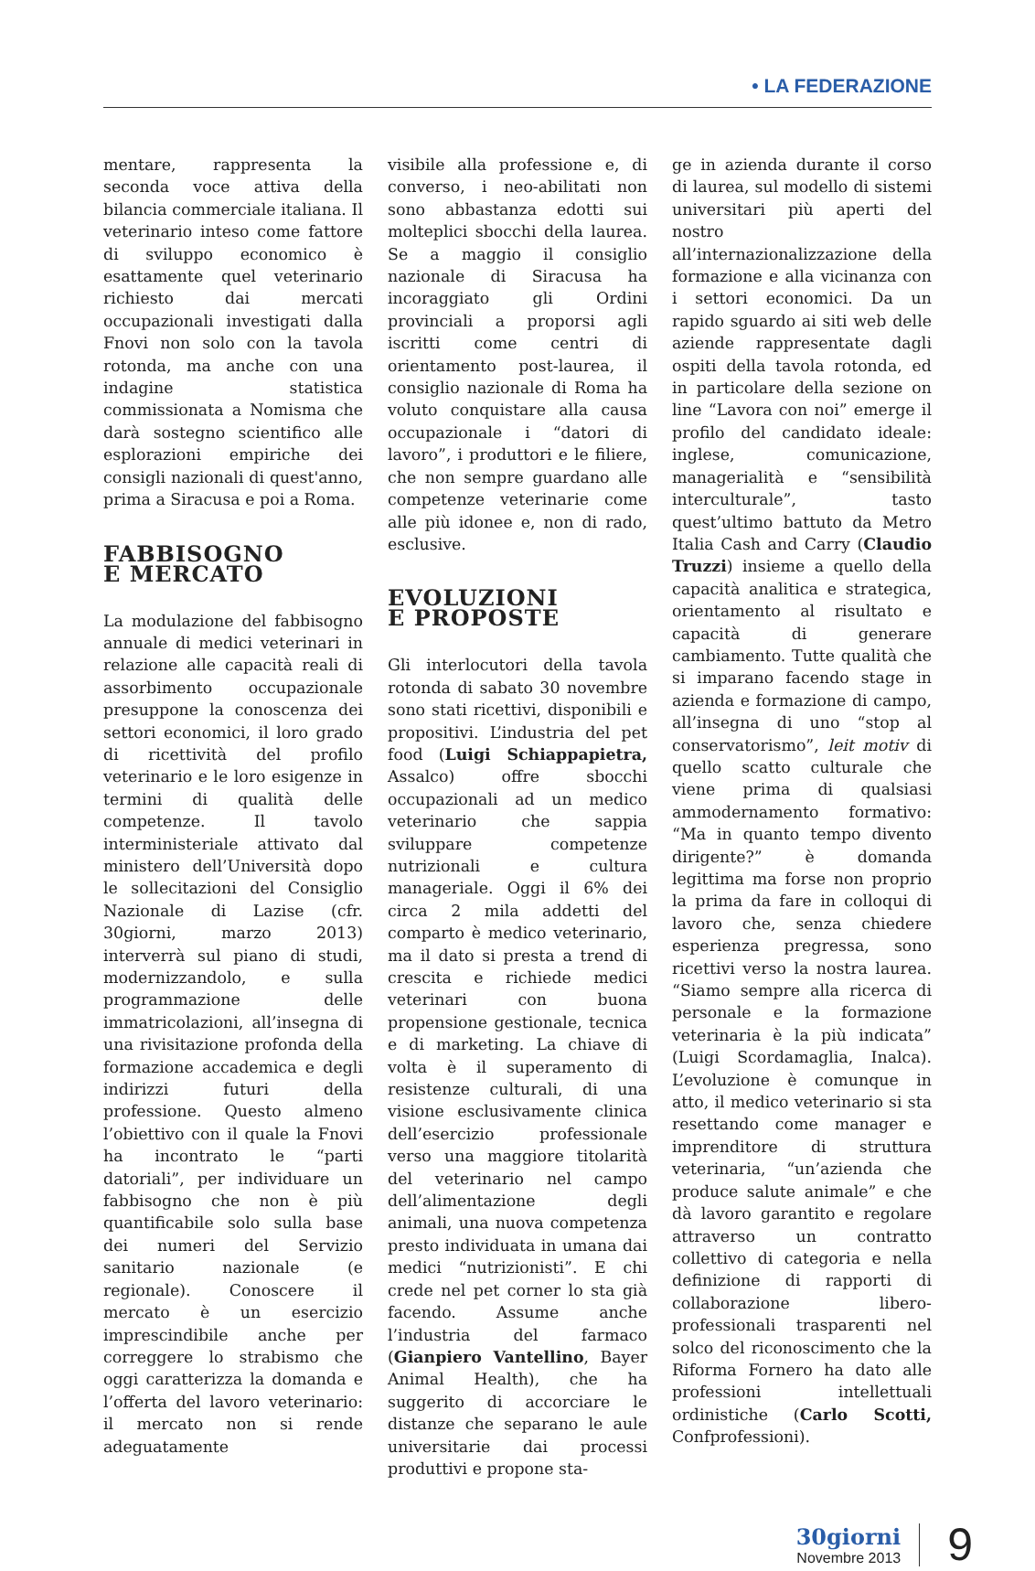• LA FEDERAZIONE
mentare, rappresenta la seconda voce attiva della bilancia commerciale italiana. Il veterinario inteso come fattore di sviluppo economico è esattamente quel veterinario richiesto dai mercati occupazionali investigati dalla Fnovi non solo con la tavola rotonda, ma anche con una indagine statistica commissionata a Nomisma che darà sostegno scientifico alle esplorazioni empiriche dei consigli nazionali di quest'anno, prima a Siracusa e poi a Roma.
FABBISOGNO
E MERCATO
La modulazione del fabbisogno annuale di medici veterinari in relazione alle capacità reali di assorbimento occupazionale presuppone la conoscenza dei settori economici, il loro grado di ricettività del profilo veterinario e le loro esigenze in termini di qualità delle competenze. Il tavolo interministeriale attivato dal ministero dell’Università dopo le sollecitazioni del Consiglio Nazionale di Lazise (cfr. 30giorni, marzo 2013) interverrà sul piano di studi, modernizzandolo, e sulla programmazione delle immatricolazioni, all’insegna di una rivisitazione profonda della formazione accademica e degli indirizzi futuri della professione. Questo almeno l’obiettivo con il quale la Fnovi ha incontrato le “parti datoriali”, per individuare un fabbisogno che non è più quantificabile solo sulla base dei numeri del Servizio sanitario nazionale (e regionale). Conoscere il mercato è un esercizio imprescindibile anche per correggere lo strabismo che oggi caratterizza la domanda e l’offerta del lavoro veterinario: il mercato non si rende adeguatamente
visibile alla professione e, di converso, i neo-abilitati non sono abbastanza edotti sui molteplici sbocchi della laurea. Se a maggio il consiglio nazionale di Siracusa ha incoraggiato gli Ordini provinciali a proporsi agli iscritti come centri di orientamento post-laurea, il consiglio nazionale di Roma ha voluto conquistare alla causa occupazionale i “datori di lavoro”, i produttori e le filiere, che non sempre guardano alle competenze veterinarie come alle più idonee e, non di rado, esclusive.
EVOLUZIONI
E PROPOSTE
Gli interlocutori della tavola rotonda di sabato 30 novembre sono stati ricettivi, disponibili e propositivi. L’industria del pet food (Luigi Schiappapietra, Assalco) offre sbocchi occupazionali ad un medico veterinario che sappia sviluppare competenze nutrizionali e cultura manageriale. Oggi il 6% dei circa 2 mila addetti del comparto è medico veterinario, ma il dato si presta a trend di crescita e richiede medici veterinari con buona propensione gestionale, tecnica e di marketing. La chiave di volta è il superamento di resistenze culturali, di una visione esclusivamente clinica dell’esercizio professionale verso una maggiore titolarità del veterinario nel campo dell’alimentazione degli animali, una nuova competenza presto individuata in umana dai medici “nutrizionisti”. E chi crede nel pet corner lo sta già facendo. Assume anche l’industria del farmaco (Gianpiero Vantellino, Bayer Animal Health), che ha suggerito di accorciare le distanze che separano le aule universitarie dai processi produttivi e propone sta-
ge in azienda durante il corso di laurea, sul modello di sistemi universitari più aperti del nostro all’internazionalizzazione della formazione e alla vicinanza con i settori economici. Da un rapido sguardo ai siti web delle aziende rappresentate dagli ospiti della tavola rotonda, ed in particolare della sezione on line “Lavora con noi” emerge il profilo del candidato ideale: inglese, comunicazione, managerialità e “sensibilità interculturale”, tasto quest’ultimo battuto da Metro Italia Cash and Carry (Claudio Truzzi) insieme a quello della capacità analitica e strategica, orientamento al risultato e capacità di generare cambiamento. Tutte qualità che si imparano facendo stage in azienda e formazione di campo, all’insegna di uno “stop al conservatorismo”, leit motiv di quello scatto culturale che viene prima di qualsiasi ammodernamento formativo: “Ma in quanto tempo divento dirigente?” è domanda legittima ma forse non proprio la prima da fare in colloqui di lavoro che, senza chiedere esperienza pregressa, sono ricettivi verso la nostra laurea. “Siamo sempre alla ricerca di personale e la formazione veterinaria è la più indicata” (Luigi Scordamaglia, Inalca). L’evoluzione è comunque in atto, il medico veterinario si sta resettando come manager e imprenditore di struttura veterinaria, “un’azienda che produce salute animale” e che dà lavoro garantito e regolare attraverso un contratto collettivo di categoria e nella definizione di rapporti di collaborazione libero-professionali trasparenti nel solco del riconoscimento che la Riforma Fornero ha dato alle professioni intellettuali ordinistiche (Carlo Scotti, Confprofessioni).
30giorni
Novembre 2013
9